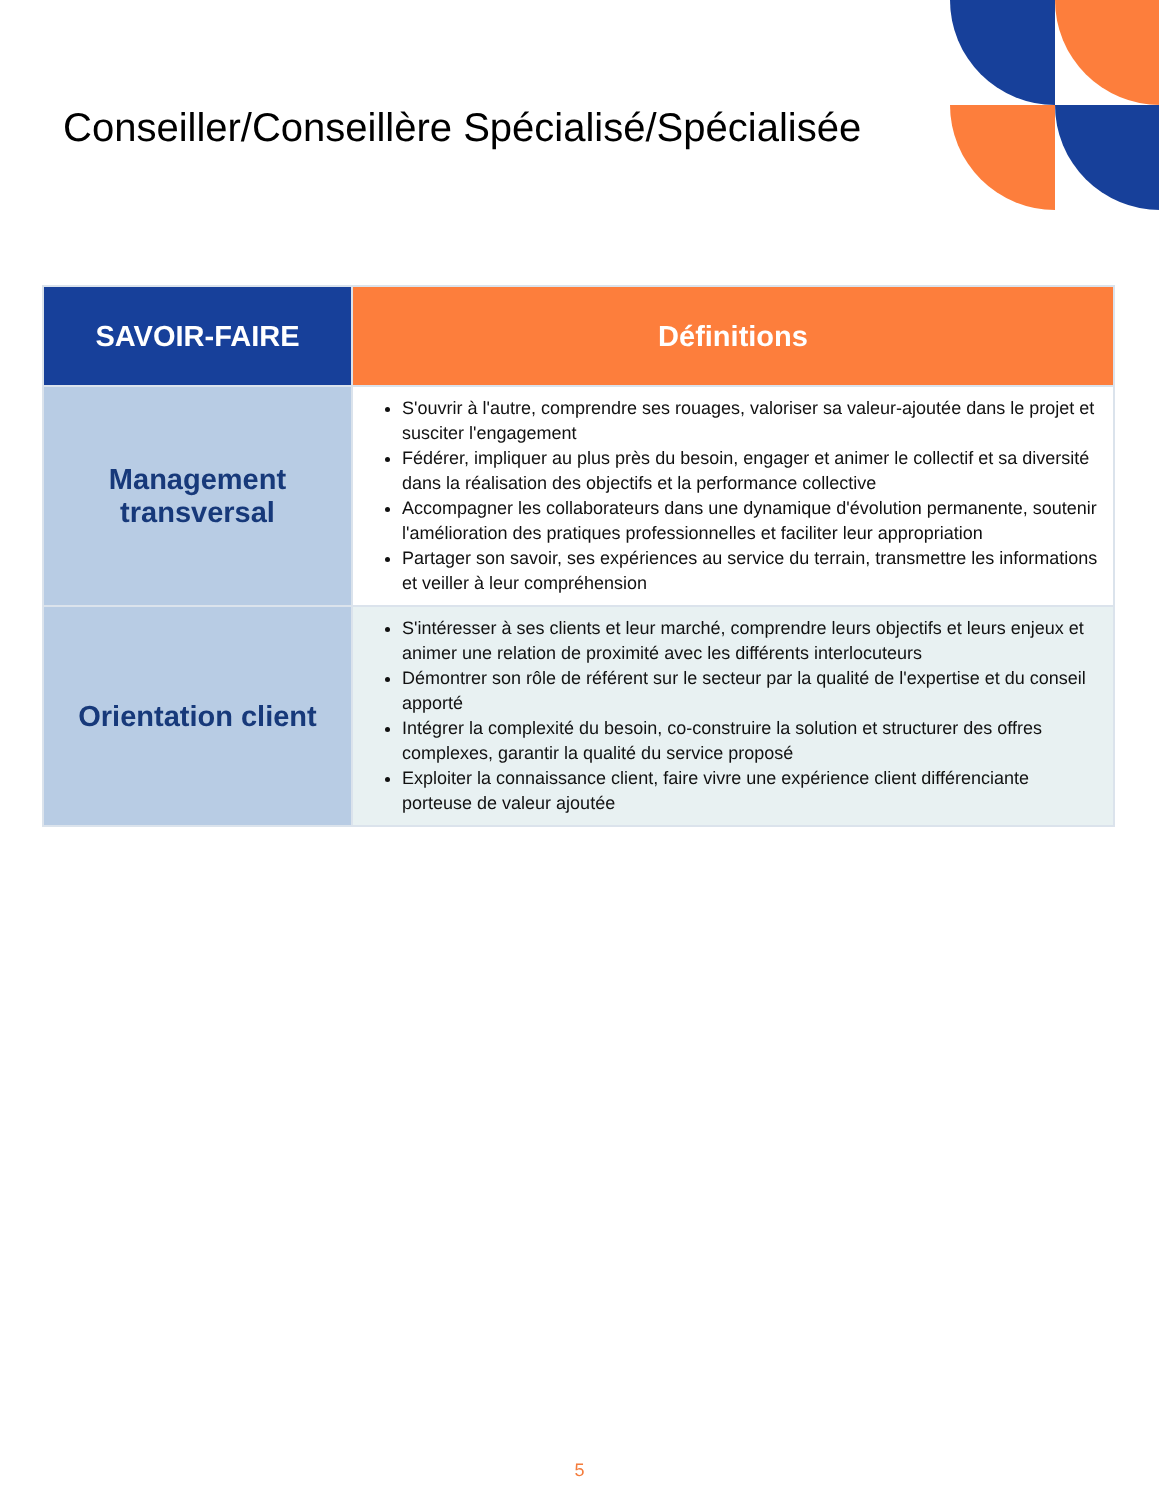Conseiller/Conseillère Spécialisé/Spécialisée
| SAVOIR-FAIRE | Définitions |
| --- | --- |
| Management transversal | S'ouvrir à l'autre, comprendre ses rouages, valoriser sa valeur-ajoutée dans le projet et susciter l'engagement Fédérer, impliquer au plus près du besoin, engager et animer le collectif et sa diversité dans la réalisation des objectifs et la performance collective Accompagner les collaborateurs dans une dynamique d'évolution permanente, soutenir l'amélioration des pratiques professionnelles et faciliter leur appropriation Partager son savoir, ses expériences au service du terrain, transmettre les informations et veiller à leur compréhension |
| Orientation client | S'intéresser à ses clients et leur marché, comprendre leurs objectifs et leurs enjeux et animer une relation de proximité avec les différents interlocuteurs Démontrer son rôle de référent sur le secteur par la qualité de l'expertise et du conseil apporté Intégrer la complexité du besoin, co-construire la solution et structurer des offres complexes, garantir la qualité du service proposé Exploiter la connaissance client, faire vivre une expérience client différenciante porteuse de valeur ajoutée |
5